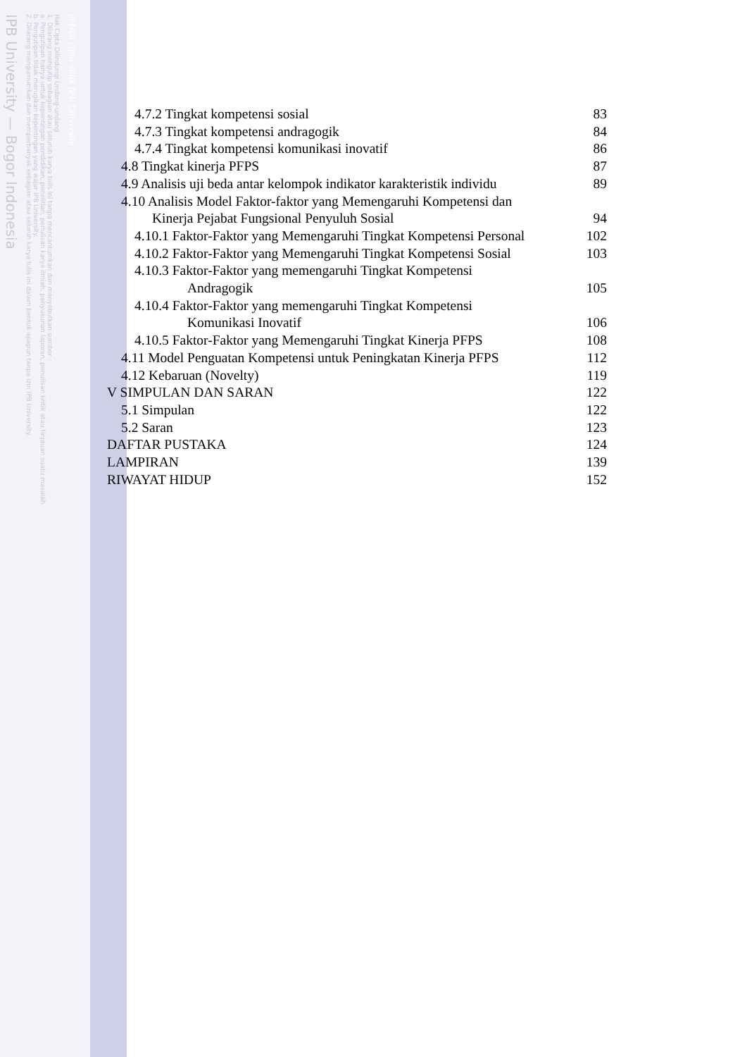IPB University — Bogor Indonesia
Hak Cipta Dilindungi Undang-undang
1. Dilarang mengutip sebagian atau seluruh karya tulis ini tanpa mencantumkan dan menyebutkan sumber :
a. Pengutipan hanya untuk kepentingan pendidikan, penelitian, penulisan karya ilmiah, penyusunan laporan, penulisan kritik atau tinjauan suatu masalah
b. Pengutipan tidak merugikan kepentingan yang wajar IPB University.
2. Dilarang mengumumkan dan memperbanyak sebagian atau seluruh karya tulis ini dalam bentuk apapun tanpa izin IPB University.
@Hak cipta milik IPB University
4.7.2 Tingkat kompetensi sosial 83
4.7.3 Tingkat kompetensi andragogik 84
4.7.4 Tingkat kompetensi komunikasi inovatif 86
4.8 Tingkat kinerja PFPS 87
4.9 Analisis uji beda antar kelompok indikator karakteristik individu 89
4.10 Analisis Model Faktor-faktor yang Memengaruhi Kompetensi dan
Kinerja Pejabat Fungsional Penyuluh Sosial 94
4.10.1 Faktor-Faktor yang Memengaruhi Tingkat Kompetensi Personal 102
4.10.2 Faktor-Faktor yang Memengaruhi Tingkat Kompetensi Sosial 103
4.10.3 Faktor-Faktor yang memengaruhi Tingkat Kompetensi
Andragogik 105
4.10.4 Faktor-Faktor yang memengaruhi Tingkat Kompetensi
Komunikasi Inovatif 106
4.10.5 Faktor-Faktor yang Memengaruhi Tingkat Kinerja PFPS 108
4.11 Model Penguatan Kompetensi untuk Peningkatan Kinerja PFPS 112
4.12 Kebaruan (Novelty) 119
V SIMPULAN DAN SARAN 122
5.1 Simpulan 122
5.2 Saran 123
DAFTAR PUSTAKA 124
LAMPIRAN 139
RIWAYAT HIDUP 152